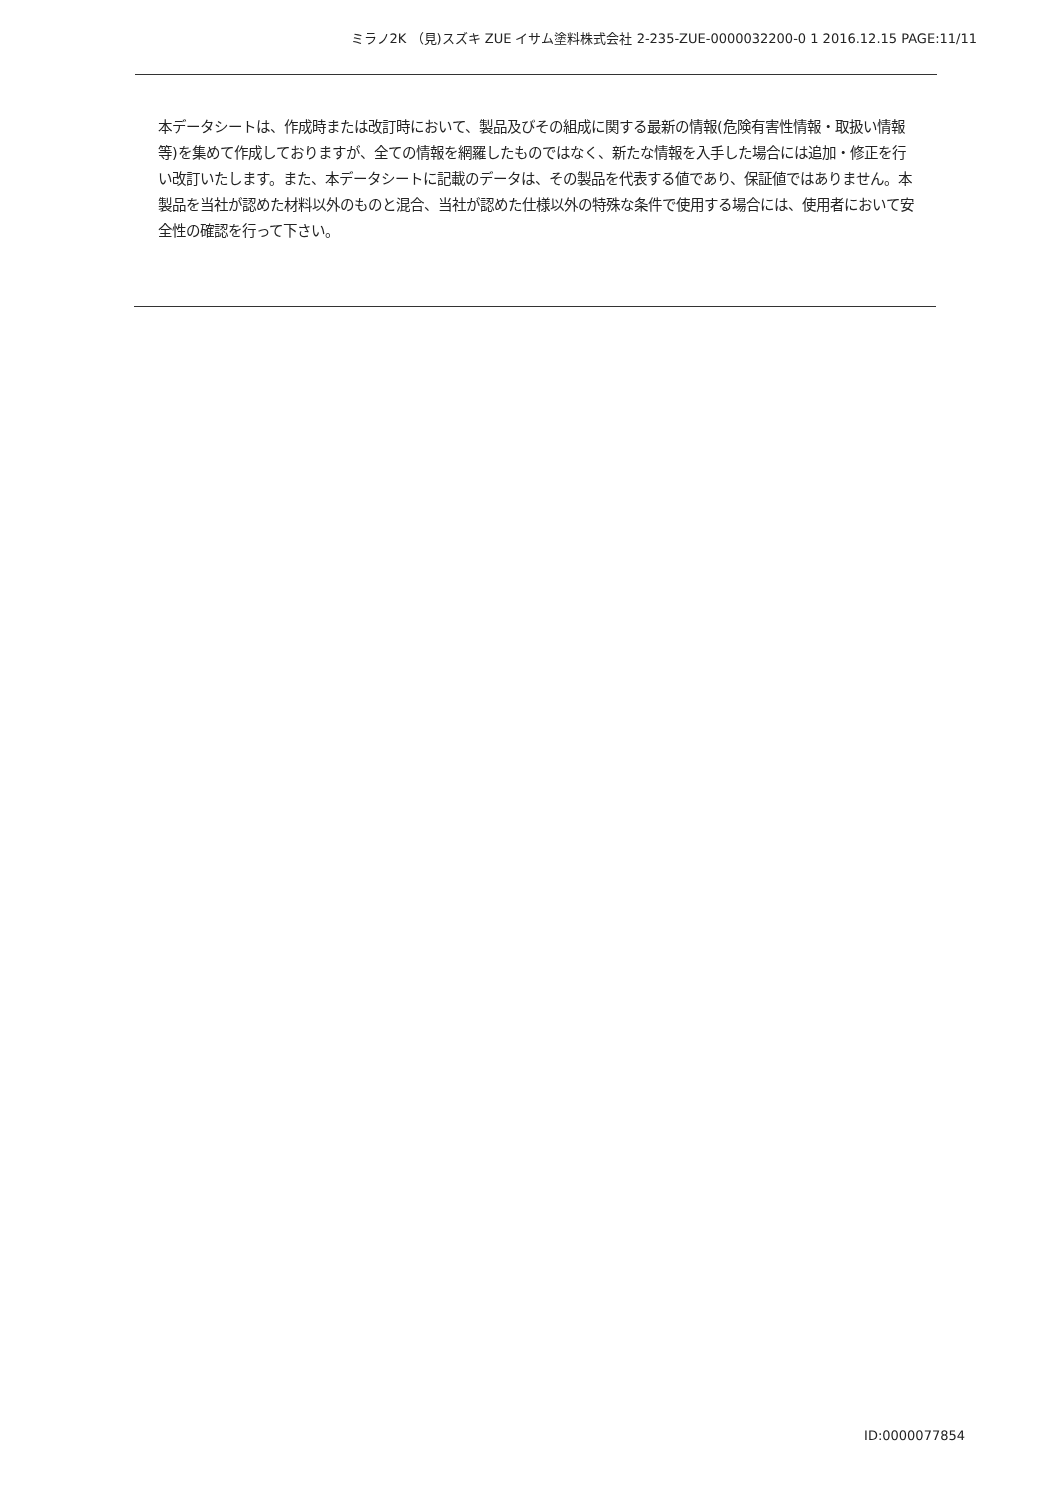ミラノ2K （見)スズキ ZUE イサム塗料株式会社 2-235-ZUE-0000032200-0 1 2016.12.15 PAGE:11/11
本データシートは、作成時または改訂時において、製品及びその組成に関する最新の情報(危険有害性情報・取扱い情報等)を集めて作成しておりますが、全ての情報を網羅したものではなく、新たな情報を入手した場合には追加・修正を行い改訂いたします。また、本データシートに記載のデータは、その製品を代表する値であり、保証値ではありません。本製品を当社が認めた材料以外のものと混合、当社が認めた仕様以外の特殊な条件で使用する場合には、使用者において安全性の確認を行って下さい。
ID:0000077854